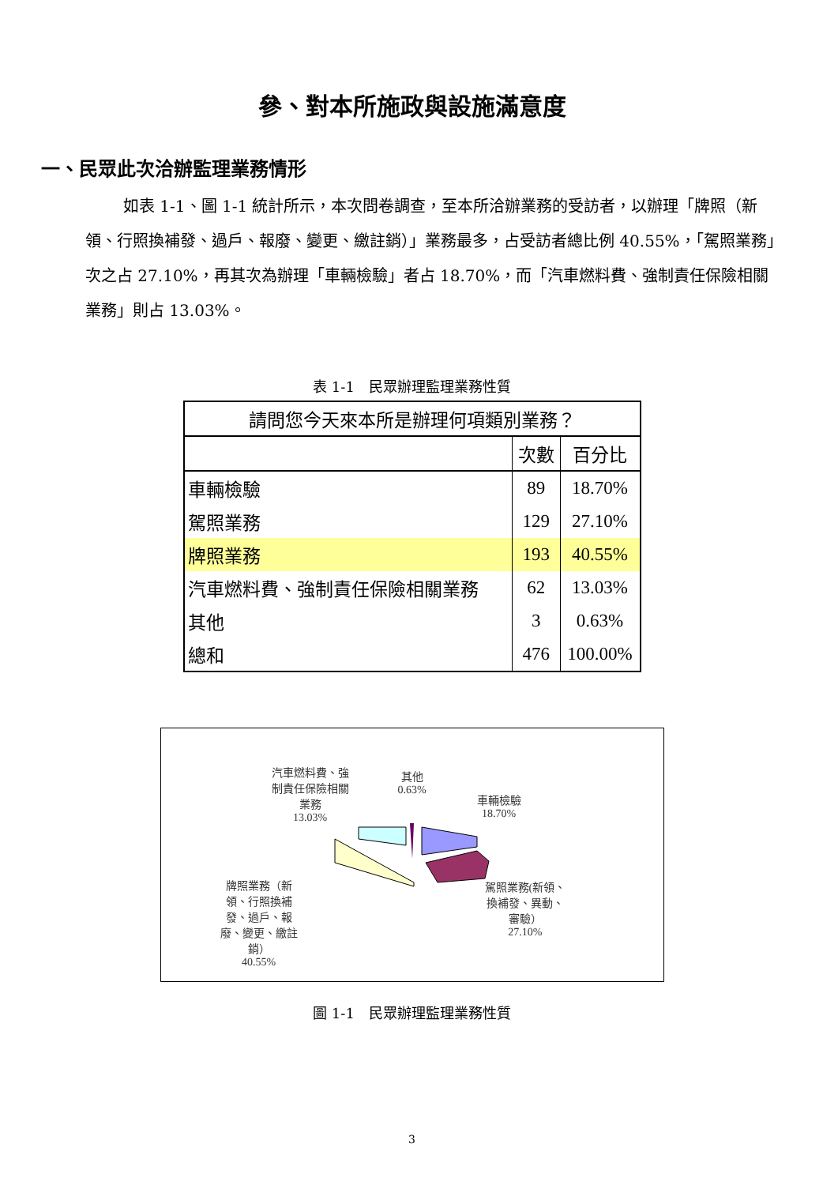參、對本所施政與設施滿意度
一、民眾此次洽辦監理業務情形
如表 1-1、圖 1-1 統計所示，本次問卷調查，至本所洽辦業務的受訪者，以辦理「牌照（新領、行照換補發、過戶、報廢、變更、繳註銷）」業務最多，占受訪者總比例 40.55%，「駕照業務」次之占 27.10%，再其次為辦理「車輛檢驗」者占 18.70%，而「汽車燃料費、強制責任保險相關業務」則占 13.03%。
表 1-1　民眾辦理監理業務性質
| 請問您今天來本所是辦理何項類別業務？ | | |
| --- | --- | --- |
| | 次數 | 百分比 |
| 車輛檢驗 | 89 | 18.70% |
| 駕照業務 | 129 | 27.10% |
| 牌照業務 | 193 | 40.55% |
| 汽車燃料費、強制責任保險相關業務 | 62 | 13.03% |
| 其他 | 3 | 0.63% |
| 總和 | 476 | 100.00% |
汽車燃料費、強
制責任保險相關
業務
13.03%
其他
0.63%
車輛檢驗
18.70%
駕照業務(新領、
換補發、異動、
審驗）
27.10%
牌照業務（新
領、行照換補
發、過戶、報
廢、變更、繳註
銷）
40.55%
圖 1-1　民眾辦理監理業務性質
3